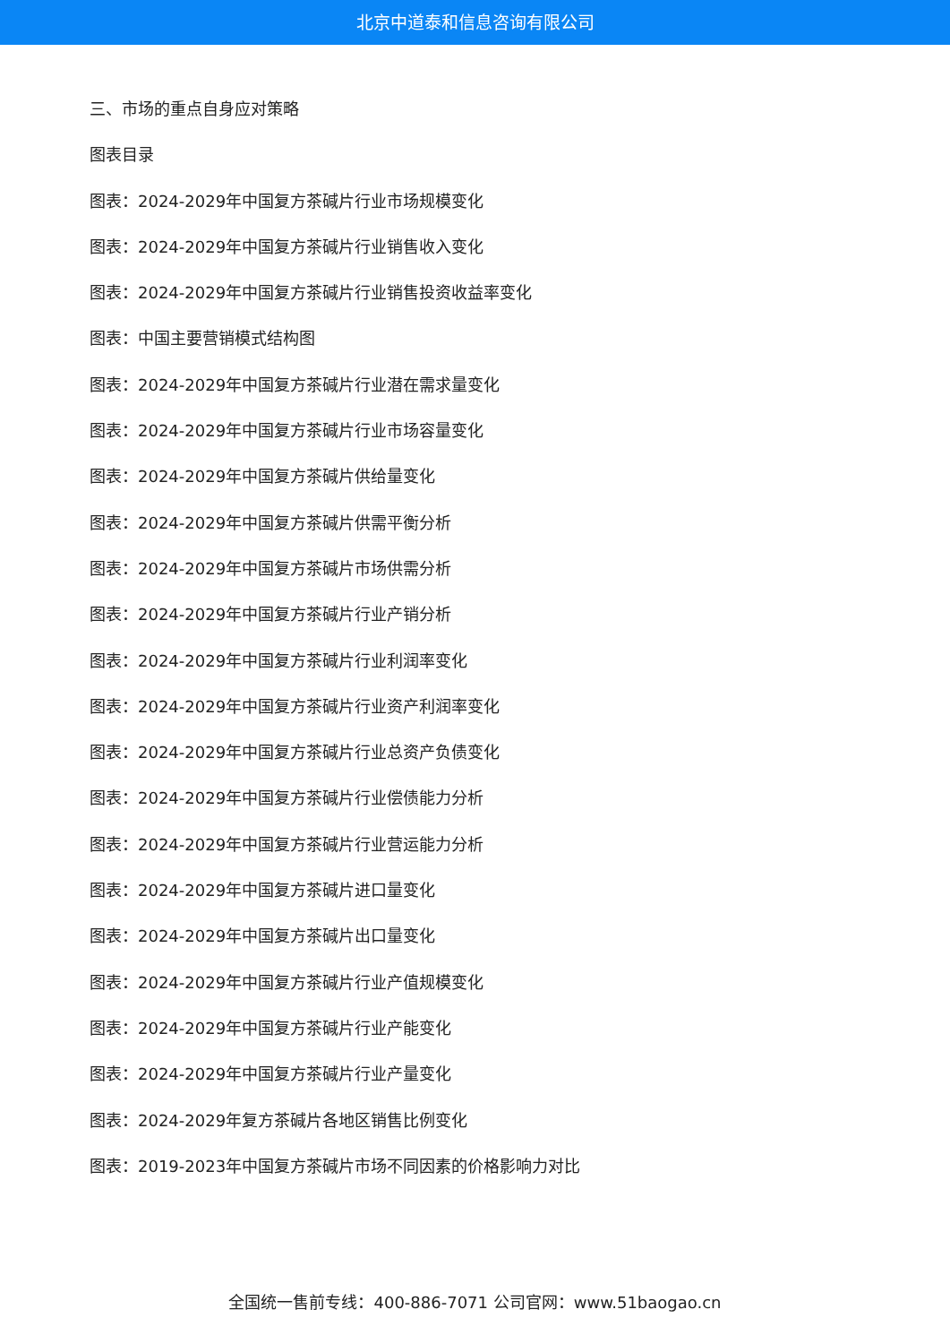北京中道泰和信息咨询有限公司
三、市场的重点自身应对策略
图表目录
图表：2024-2029年中国复方茶碱片行业市场规模变化
图表：2024-2029年中国复方茶碱片行业销售收入变化
图表：2024-2029年中国复方茶碱片行业销售投资收益率变化
图表：中国主要营销模式结构图
图表：2024-2029年中国复方茶碱片行业潜在需求量变化
图表：2024-2029年中国复方茶碱片行业市场容量变化
图表：2024-2029年中国复方茶碱片供给量变化
图表：2024-2029年中国复方茶碱片供需平衡分析
图表：2024-2029年中国复方茶碱片市场供需分析
图表：2024-2029年中国复方茶碱片行业产销分析
图表：2024-2029年中国复方茶碱片行业利润率变化
图表：2024-2029年中国复方茶碱片行业资产利润率变化
图表：2024-2029年中国复方茶碱片行业总资产负债变化
图表：2024-2029年中国复方茶碱片行业偿债能力分析
图表：2024-2029年中国复方茶碱片行业营运能力分析
图表：2024-2029年中国复方茶碱片进口量变化
图表：2024-2029年中国复方茶碱片出口量变化
图表：2024-2029年中国复方茶碱片行业产值规模变化
图表：2024-2029年中国复方茶碱片行业产能变化
图表：2024-2029年中国复方茶碱片行业产量变化
图表：2024-2029年复方茶碱片各地区销售比例变化
图表：2019-2023年中国复方茶碱片市场不同因素的价格影响力对比
全国统一售前专线：400-886-7071 公司官网：www.51baogao.cn